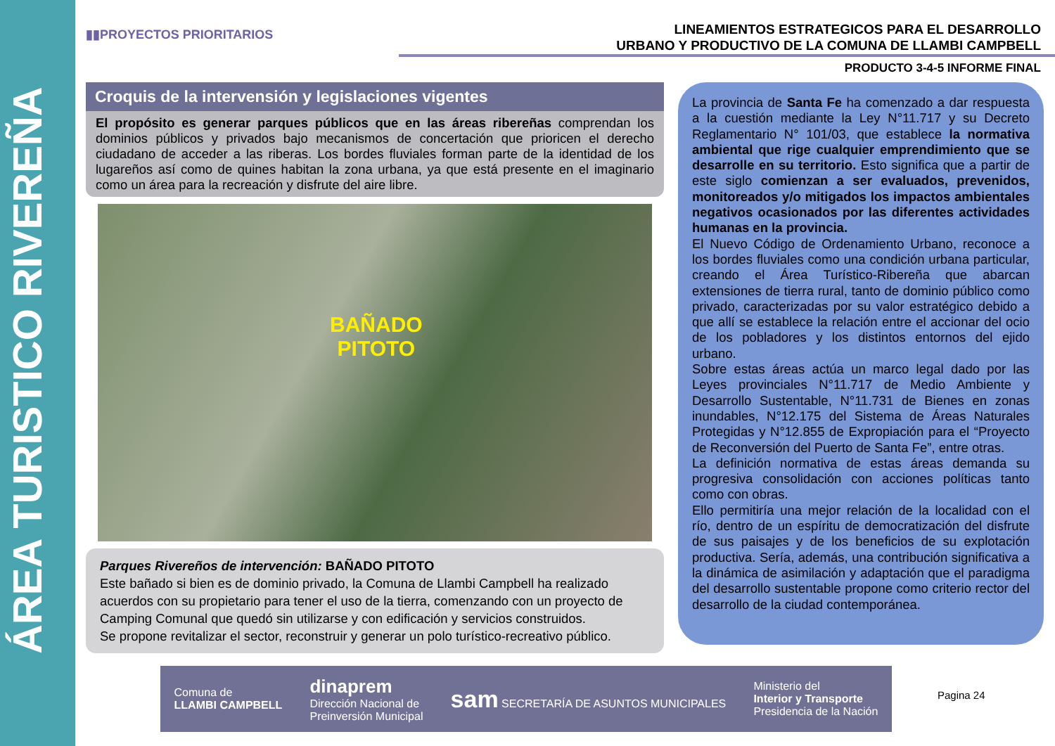ÁREA TURISTICO RIVEREÑA
▮▮PROYECTOS PRIORITARIOS
LINEAMIENTOS ESTRATEGICOS PARA EL DESARROLLO
URBANO Y PRODUCTIVO DE LA COMUNA DE LLAMBI CAMPBELL
PRODUCTO 3-4-5 INFORME FINAL
Croquis de la intervensión y legislaciones vigentes
El propósito es generar parques públicos que en las áreas ribereñas comprendan los dominios públicos y privados bajo mecanismos de concertación que prioricen el derecho ciudadano de acceder a las riberas. Los bordes fluviales forman parte de la identidad de los lugareños así como de quines habitan la zona urbana, ya que está presente en el imaginario como un área para la recreación y disfrute del aire libre.
BAÑADO
PITOTO
Parques Rivereños de intervención: BAÑADO PITOTO
Este bañado si bien es de dominio privado, la Comuna de Llambi Campbell ha realizado acuerdos con su propietario para tener el uso de la tierra, comenzando con un proyecto de Camping Comunal que quedó sin utilizarse y con edificación y servicios construidos.
Se propone revitalizar el sector, reconstruir y generar un polo turístico-recreativo público.
La provincia de Santa Fe ha comenzado a dar respuesta a la cuestión mediante la Ley N°11.717 y su Decreto Reglamentario N° 101/03, que establece la normativa ambiental que rige cualquier emprendimiento que se desarrolle en su territorio. Esto significa que a partir de este siglo comienzan a ser evaluados, prevenidos, monitoreados y/o mitigados los impactos ambientales negativos ocasionados por las diferentes actividades humanas en la provincia.
El Nuevo Código de Ordenamiento Urbano, reconoce a los bordes fluviales como una condición urbana particular, creando el Área Turístico-Ribereña que abarcan extensiones de tierra rural, tanto de dominio público como privado, caracterizadas por su valor estratégico debido a que allí se establece la relación entre el accionar del ocio de los pobladores y los distintos entornos del ejido urbano.
Sobre estas áreas actúa un marco legal dado por las Leyes provinciales N°11.717 de Medio Ambiente y Desarrollo Sustentable, N°11.731 de Bienes en zonas inundables, N°12.175 del Sistema de Áreas Naturales Protegidas y N°12.855 de Expropiación para el “Proyecto de Reconversión del Puerto de Santa Fe”, entre otras.
La definición normativa de estas áreas demanda su progresiva consolidación con acciones políticas tanto como con obras.
Ello permitiría una mejor relación de la localidad con el río, dentro de un espíritu de democratización del disfrute de sus paisajes y de los beneficios de su explotación productiva. Sería, además, una contribución significativa a la dinámica de asimilación y adaptación que el paradigma del desarrollo sustentable propone como criterio rector del desarrollo de la ciudad contemporánea.
Comuna de
LLAMBI CAMPBELL
dinaprem
Dirección Nacional de
Preinversión Municipal
sam SECRETARÍA DE ASUNTOS MUNICIPALES
Ministerio del
Interior y Transporte
Presidencia de la Nación
Pagina 24